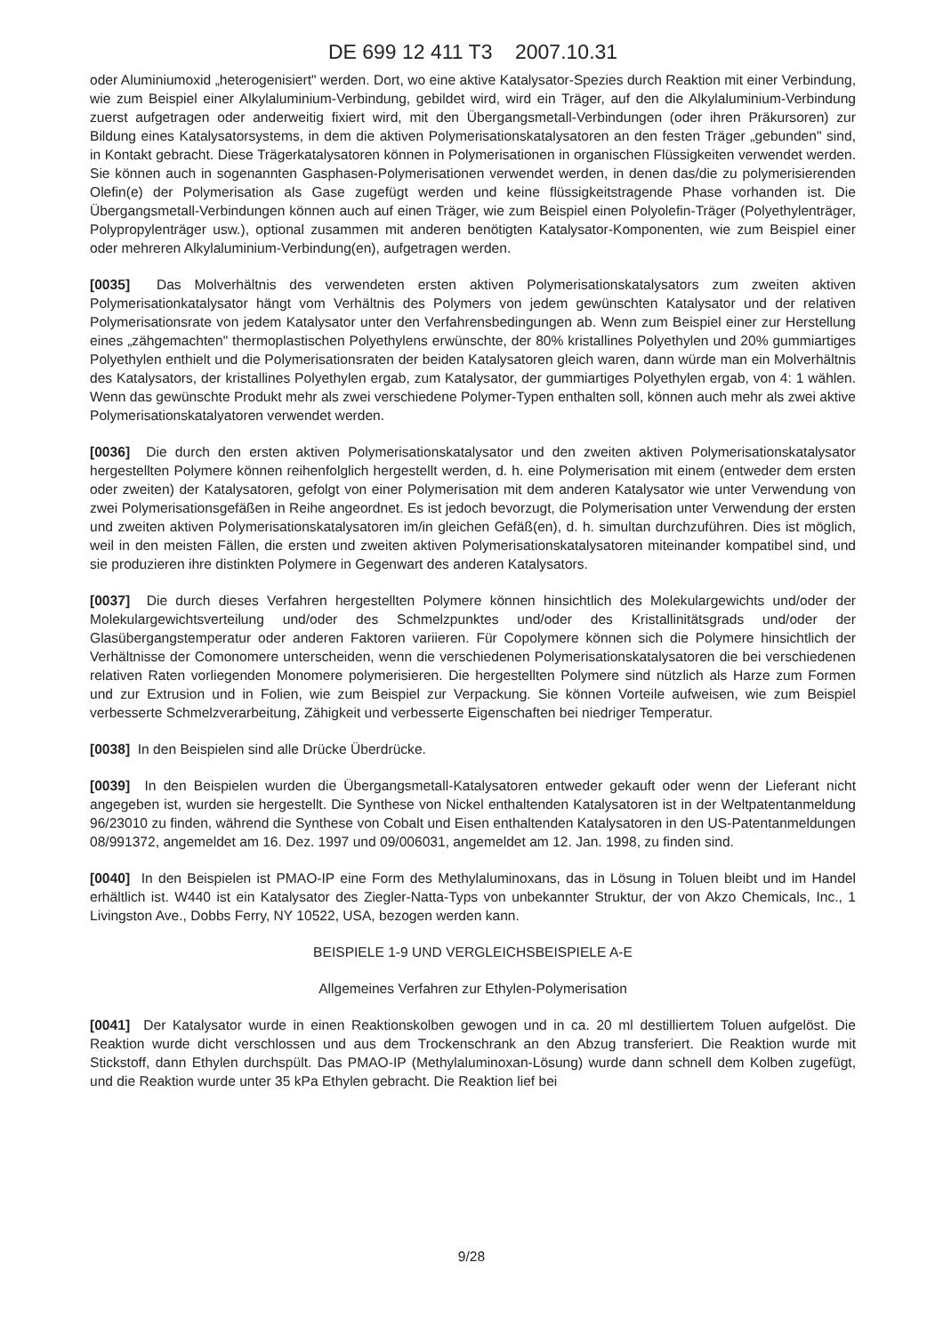DE 699 12 411 T3 2007.10.31
oder Aluminiumoxid „heterogenisiert" werden. Dort, wo eine aktive Katalysator-Spezies durch Reaktion mit einer Verbindung, wie zum Beispiel einer Alkylaluminium-Verbindung, gebildet wird, wird ein Träger, auf den die Alkylaluminium-Verbindung zuerst aufgetragen oder anderweitig fixiert wird, mit den Übergangsmetall-Verbindungen (oder ihren Präkursoren) zur Bildung eines Katalysatorsystems, in dem die aktiven Polymerisationskatalysatoren an den festen Träger „gebunden" sind, in Kontakt gebracht. Diese Trägerkatalysatoren können in Polymerisationen in organischen Flüssigkeiten verwendet werden. Sie können auch in sogenannten Gasphasen-Polymerisationen verwendet werden, in denen das/die zu polymerisierenden Olefin(e) der Polymerisation als Gase zugefügt werden und keine flüssigkeitstragende Phase vorhanden ist. Die Übergangsmetall-Verbindungen können auch auf einen Träger, wie zum Beispiel einen Polyolefin-Träger (Polyethylenträger, Polypropylenträger usw.), optional zusammen mit anderen benötigten Katalysator-Komponenten, wie zum Beispiel einer oder mehreren Alkylaluminium-Verbindung(en), aufgetragen werden.
[0035] Das Molverhältnis des verwendeten ersten aktiven Polymerisationskatalysators zum zweiten aktiven Polymerisationkatalysator hängt vom Verhältnis des Polymers von jedem gewünschten Katalysator und der relativen Polymerisationsrate von jedem Katalysator unter den Verfahrensbedingungen ab. Wenn zum Beispiel einer zur Herstellung eines „zähgemachten" thermoplastischen Polyethylens erwünschte, der 80% kristallines Polyethylen und 20% gummiartiges Polyethylen enthielt und die Polymerisationsraten der beiden Katalysatoren gleich waren, dann würde man ein Molverhältnis des Katalysators, der kristallines Polyethylen ergab, zum Katalysator, der gummiartiges Polyethylen ergab, von 4: 1 wählen. Wenn das gewünschte Produkt mehr als zwei verschiedene Polymer-Typen enthalten soll, können auch mehr als zwei aktive Polymerisationskatalyatoren verwendet werden.
[0036] Die durch den ersten aktiven Polymerisationskatalysator und den zweiten aktiven Polymerisationskatalysator hergestellten Polymere können reihenfolglich hergestellt werden, d. h. eine Polymerisation mit einem (entweder dem ersten oder zweiten) der Katalysatoren, gefolgt von einer Polymerisation mit dem anderen Katalysator wie unter Verwendung von zwei Polymerisationsgefäßen in Reihe angeordnet. Es ist jedoch bevorzugt, die Polymerisation unter Verwendung der ersten und zweiten aktiven Polymerisationskatalysatoren im/in gleichen Gefäß(en), d. h. simultan durchzuführen. Dies ist möglich, weil in den meisten Fällen, die ersten und zweiten aktiven Polymerisationskatalysatoren miteinander kompatibel sind, und sie produzieren ihre distinkten Polymere in Gegenwart des anderen Katalysators.
[0037] Die durch dieses Verfahren hergestellten Polymere können hinsichtlich des Molekulargewichts und/oder der Molekulargewichtsverteilung und/oder des Schmelzpunktes und/oder des Kristallinitätsgrads und/oder der Glasübergangstemperatur oder anderen Faktoren variieren. Für Copolymere können sich die Polymere hinsichtlich der Verhältnisse der Comonomere unterscheiden, wenn die verschiedenen Polymerisationskatalysatoren die bei verschiedenen relativen Raten vorliegenden Monomere polymerisieren. Die hergestellten Polymere sind nützlich als Harze zum Formen und zur Extrusion und in Folien, wie zum Beispiel zur Verpackung. Sie können Vorteile aufweisen, wie zum Beispiel verbesserte Schmelzverarbeitung, Zähigkeit und verbesserte Eigenschaften bei niedriger Temperatur.
[0038] In den Beispielen sind alle Drücke Überdrücke.
[0039] In den Beispielen wurden die Übergangsmetall-Katalysatoren entweder gekauft oder wenn der Lieferant nicht angegeben ist, wurden sie hergestellt. Die Synthese von Nickel enthaltenden Katalysatoren ist in der Weltpatentanmeldung 96/23010 zu finden, während die Synthese von Cobalt und Eisen enthaltenden Katalysatoren in den US-Patentanmeldungen 08/991372, angemeldet am 16. Dez. 1997 und 09/006031, angemeldet am 12. Jan. 1998, zu finden sind.
[0040] In den Beispielen ist PMAO-IP eine Form des Methylaluminoxans, das in Lösung in Toluen bleibt und im Handel erhältlich ist. W440 ist ein Katalysator des Ziegler-Natta-Typs von unbekannter Struktur, der von Akzo Chemicals, Inc., 1 Livingston Ave., Dobbs Ferry, NY 10522, USA, bezogen werden kann.
BEISPIELE 1-9 UND VERGLEICHSBEISPIELE A-E
Allgemeines Verfahren zur Ethylen-Polymerisation
[0041] Der Katalysator wurde in einen Reaktionskolben gewogen und in ca. 20 ml destilliertem Toluen aufgelöst. Die Reaktion wurde dicht verschlossen und aus dem Trockenschrank an den Abzug transferiert. Die Reaktion wurde mit Stickstoff, dann Ethylen durchspült. Das PMAO-IP (Methylaluminoxan-Lösung) wurde dann schnell dem Kolben zugefügt, und die Reaktion wurde unter 35 kPa Ethylen gebracht. Die Reaktion lief bei
9/28